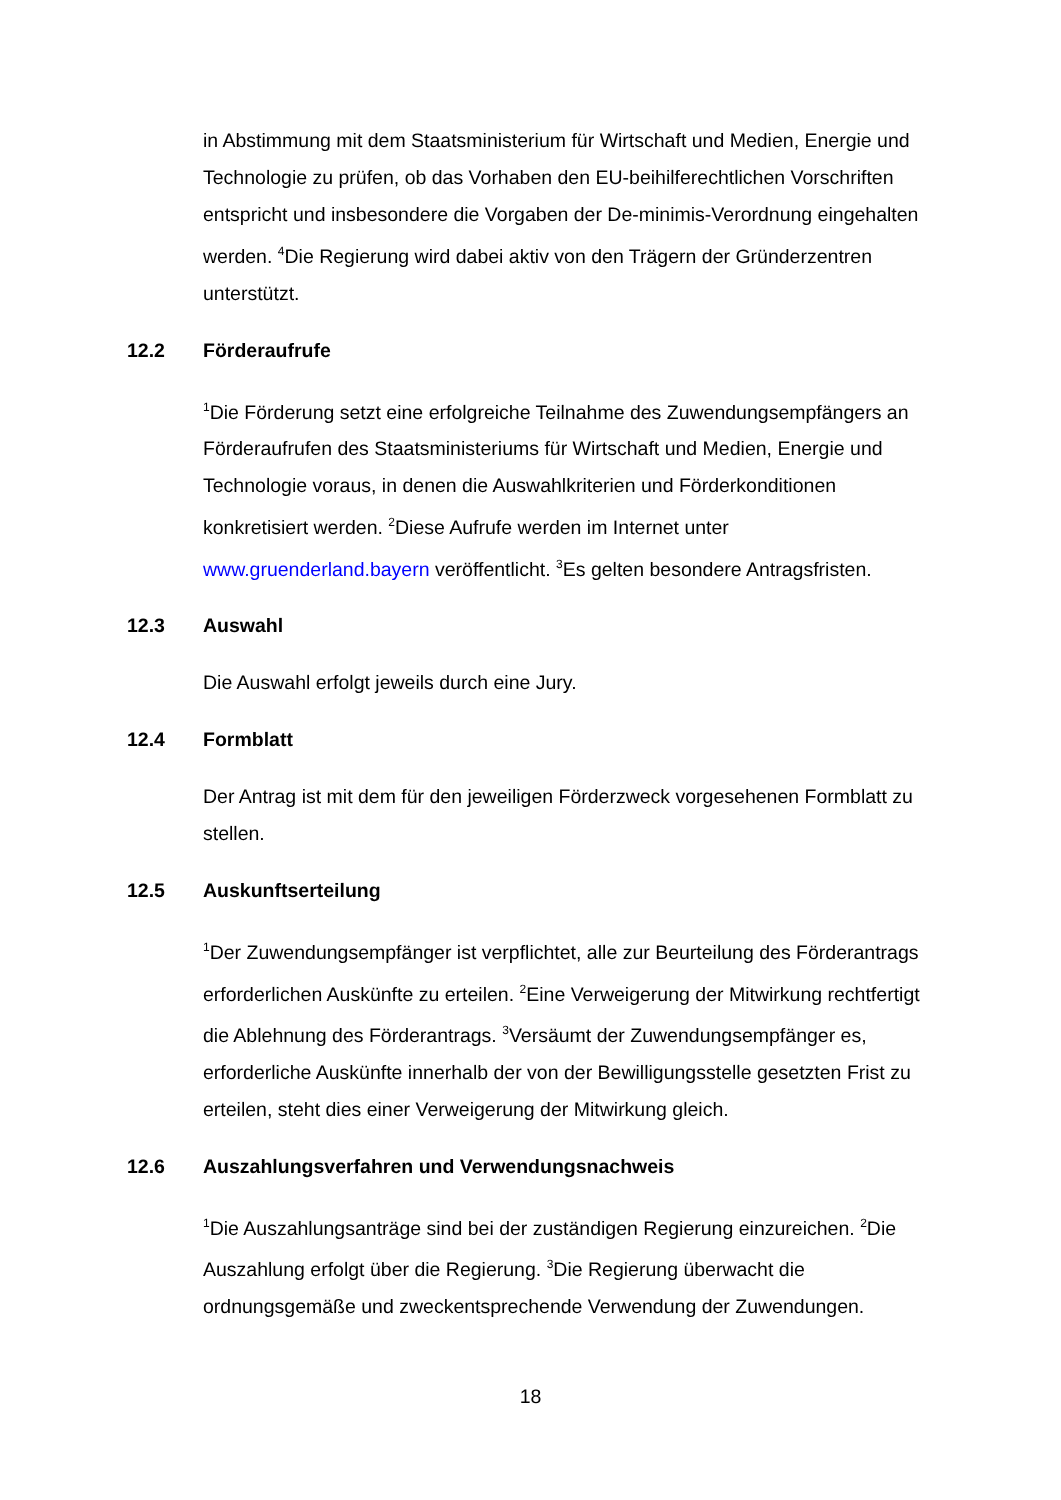in Abstimmung mit dem Staatsministerium für Wirtschaft und Medien, Energie und Technologie zu prüfen, ob das Vorhaben den EU-beihilferechtlichen Vorschriften entspricht und insbesondere die Vorgaben der De-minimis-Verordnung eingehalten werden. <sup>4</sup>Die Regierung wird dabei aktiv von den Trägern der Gründerzentren unterstützt.
12.2 Förderaufrufe
<sup>1</sup> Die Förderung setzt eine erfolgreiche Teilnahme des Zuwendungsempfängers an Förderaufrufen des Staatsministeriums für Wirtschaft und Medien, Energie und Technologie voraus, in denen die Auswahlkriterien und Förderkonditionen konkretisiert werden. <sup>2</sup>Diese Aufrufe werden im Internet unter www.gruenderland.bayern veröffentlicht. <sup>3</sup>Es gelten besondere Antragsfristen.
12.3 Auswahl
Die Auswahl erfolgt jeweils durch eine Jury.
12.4 Formblatt
Der Antrag ist mit dem für den jeweiligen Förderzweck vorgesehenen Formblatt zu stellen.
12.5 Auskunftserteilung
<sup>1</sup> Der Zuwendungsempfänger ist verpflichtet, alle zur Beurteilung des Förderantrags erforderlichen Auskünfte zu erteilen. <sup>2</sup>Eine Verweigerung der Mitwirkung rechtfertigt die Ablehnung des Förderantrags. <sup>3</sup>Versäumt der Zuwendungsempfänger es, erforderliche Auskünfte innerhalb der von der Bewilligungsstelle gesetzten Frist zu erteilen, steht dies einer Verweigerung der Mitwirkung gleich.
12.6 Auszahlungsverfahren und Verwendungsnachweis
<sup>1</sup> Die Auszahlungsanträge sind bei der zuständigen Regierung einzureichen. <sup>2</sup>Die Auszahlung erfolgt über die Regierung. <sup>3</sup>Die Regierung überwacht die ordnungsgemäße und zweckentsprechende Verwendung der Zuwendungen.
18